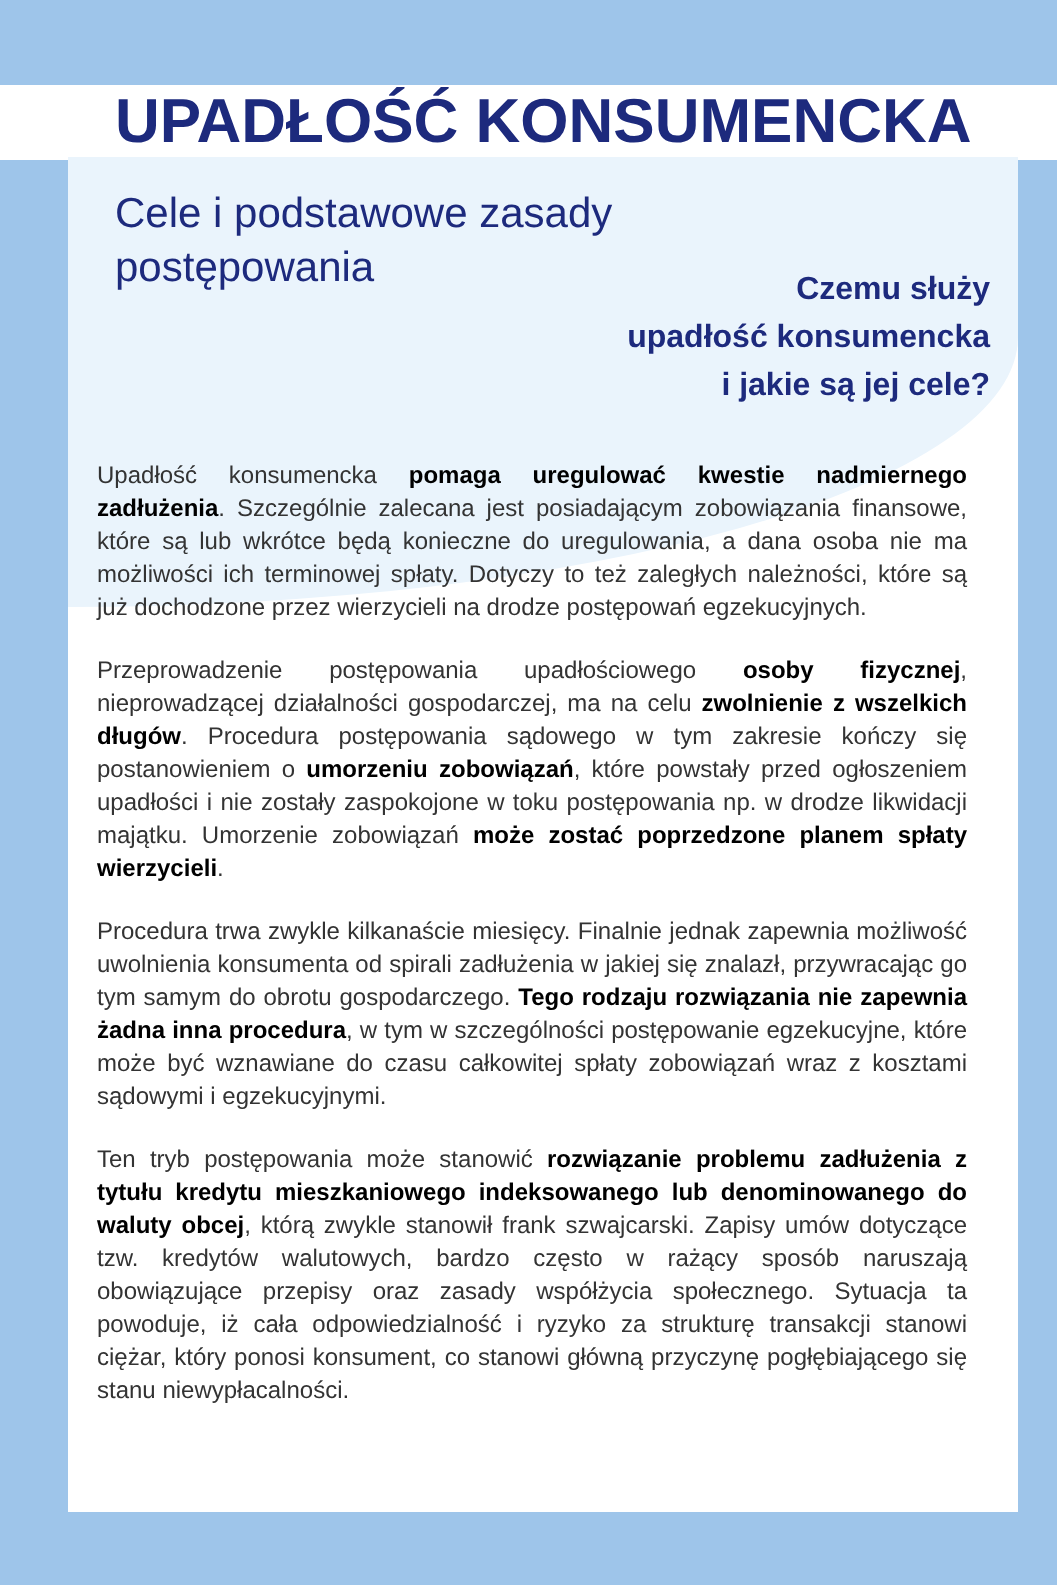UPADŁOŚĆ KONSUMENCKA
Cele i podstawowe zasady
postępowania
Czemu służy
upadłość konsumencka
i jakie są jej cele?
Upadłość konsumencka pomaga uregulować kwestie nadmiernego zadłużenia. Szczególnie zalecana jest posiadającym zobowiązania finansowe, które są lub wkrótce będą konieczne do uregulowania, a dana osoba nie ma możliwości ich terminowej spłaty. Dotyczy to też zaległych należności, które są już dochodzone przez wierzycieli na drodze postępowań egzekucyjnych.
Przeprowadzenie postępowania upadłościowego osoby fizycznej, nieprowadzącej działalności gospodarczej, ma na celu zwolnienie z wszelkich długów. Procedura postępowania sądowego w tym zakresie kończy się postanowieniem o umorzeniu zobowiązań, które powstały przed ogłoszeniem upadłości i nie zostały zaspokojone w toku postępowania np. w drodze likwidacji majątku. Umorzenie zobowiązań może zostać poprzedzone planem spłaty wierzycieli.
Procedura trwa zwykle kilkanaście miesięcy. Finalnie jednak zapewnia możliwość uwolnienia konsumenta od spirali zadłużenia w jakiej się znalazł, przywracając go tym samym do obrotu gospodarczego. Tego rodzaju rozwiązania nie zapewnia żadna inna procedura, w tym w szczególności postępowanie egzekucyjne, które może być wznawiane do czasu całkowitej spłaty zobowiązań wraz z kosztami sądowymi i egzekucyjnymi.
Ten tryb postępowania może stanowić rozwiązanie problemu zadłużenia z tytułu kredytu mieszkaniowego indeksowanego lub denominowanego do waluty obcej, którą zwykle stanowił frank szwajcarski. Zapisy umów dotyczące tzw. kredytów walutowych, bardzo często w rażący sposób naruszają obowiązujące przepisy oraz zasady współżycia społecznego. Sytuacja ta powoduje, iż cała odpowiedzialność i ryzyko za strukturę transakcji stanowi ciężar, który ponosi konsument, co stanowi główną przyczynę pogłębiającego się stanu niewypłacalności.